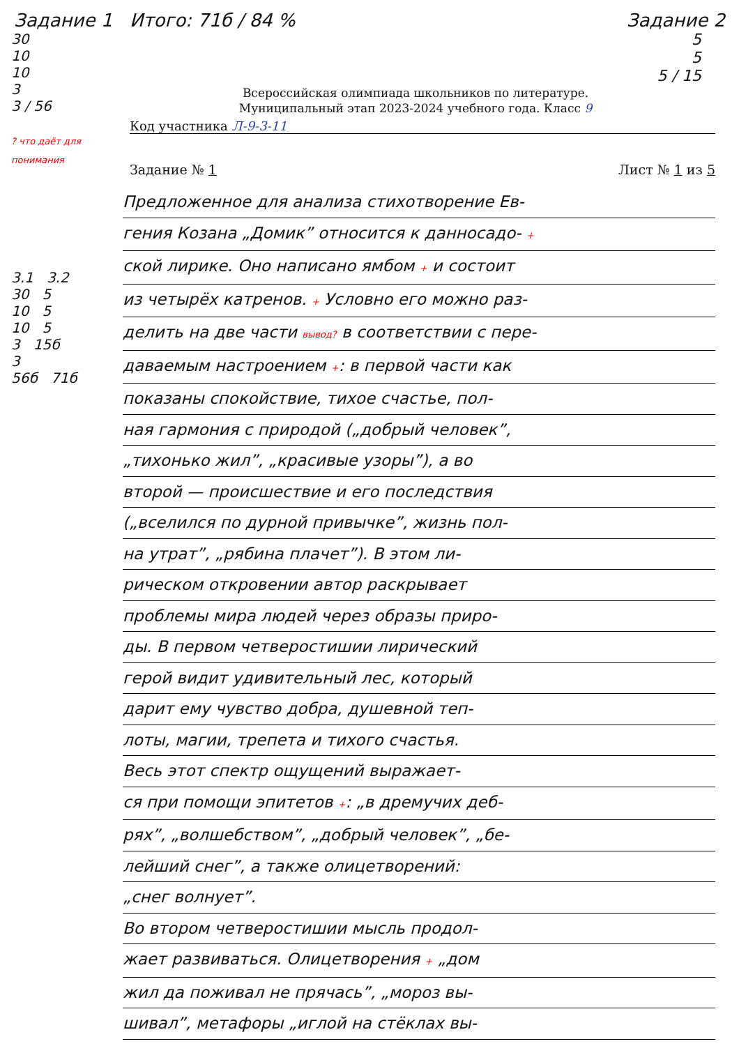Задание 1 Итого: 71б / 84 % Задание 2
30
10
10
3
3 / 56
? что даёт для понимания
3.1 3.2
30 5
10 5
10 5
3 15б
3
56б 71б
5
5
5 / 15
Всероссийская олимпиада школьников по литературе.
Муниципальный этап 2023-2024 учебного года. Класс 9
Код участника Л-9-3-11
Задание № 1 Лист № 1 из 5
Предложенное для анализа стихотворение Ев-
гения Козана „Домик” относится к данносадо- +
ской лирике. Оно написано ямбом + и состоит
из четырёх катренов. + Условно его можно раз-
делить на две части вывод? в соответствии с пере-
даваемым настроением +: в первой части как
показаны спокойствие, тихое счастье, пол-
ная гармония с природой („добрый человек”,
„тихонько жил”, „красивые узоры”), а во
второй — происшествие и его последствия
(„вселился по дурной привычке”, жизнь пол-
на утрат”, „рябина плачет”). В этом ли-
рическом откровении автор раскрывает
проблемы мира людей через образы приро-
ды. В первом четверостишии лирический
герой видит удивительный лес, который
дарит ему чувство добра, душевной теп-
лоты, магии, трепета и тихого счастья.
Весь этот спектр ощущений выражает-
ся при помощи эпитетов +: „в дремучих деб-
рях”, „волшебством”, „добрый человек”, „бе-
лейший снег”, а также олицетворений:
„снег волнует”.
Во втором четверостишии мысль продол-
жает развиваться. Олицетворения + „дом
жил да поживал не прячась”, „мороз вы-
шивал”, метафоры „иглой на стёклах вы-